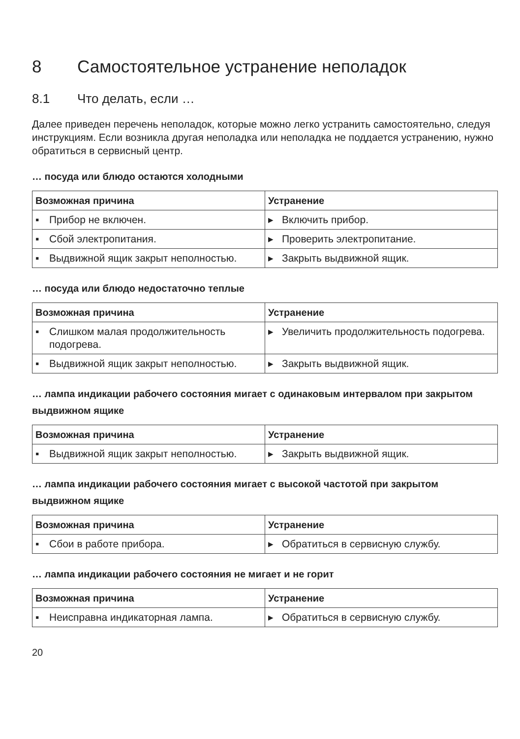8 Самостоятельное устранение неполадок
8.1 Что делать, если …
Далее приведен перечень неполадок, которые можно легко устранить самостоятельно, следуя инструкциям. Если возникла другая неполадка или неполадка не поддается устранению, нужно обратиться в сервисный центр.
… посуда или блюдо остаются холодными
| Возможная причина | Устранение |
| --- | --- |
| ▪ Прибор не включен. | ▸ Включить прибор. |
| ▪ Сбой электропитания. | ▸ Проверить электропитание. |
| ▪ Выдвижной ящик закрыт неполностью. | ▸ Закрыть выдвижной ящик. |
… посуда или блюдо недостаточно теплые
| Возможная причина | Устранение |
| --- | --- |
| ▪ Слишком малая продолжительность подогрева. | ▸ Увеличить продолжительность подогрева. |
| ▪ Выдвижной ящик закрыт неполностью. | ▸ Закрыть выдвижной ящик. |
… лампа индикации рабочего состояния мигает с одинаковым интервалом при закрытом выдвижном ящике
| Возможная причина | Устранение |
| --- | --- |
| ▪ Выдвижной ящик закрыт неполностью. | ▸ Закрыть выдвижной ящик. |
… лампа индикации рабочего состояния мигает с высокой частотой при закрытом выдвижном ящике
| Возможная причина | Устранение |
| --- | --- |
| ▪ Сбои в работе прибора. | ▸ Обратиться в сервисную службу. |
… лампа индикации рабочего состояния не мигает и не горит
| Возможная причина | Устранение |
| --- | --- |
| ▪ Неисправна индикаторная лампа. | ▸ Обратиться в сервисную службу. |
20